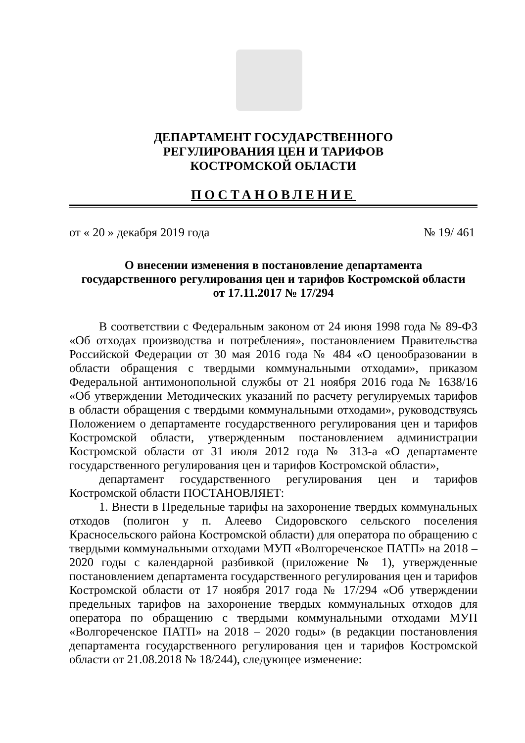ДЕПАРТАМЕНТ ГОСУДАРСТВЕННОГО
РЕГУЛИРОВАНИЯ ЦЕН И ТАРИФОВ
КОСТРОМСКОЙ ОБЛАСТИ
ПОСТАНОВЛЕНИЕ
от « 20 » декабря 2019 года № 19/ 461
О внесении изменения в постановление департамента
государственного регулирования цен и тарифов Костромской области
от 17.11.2017 № 17/294
В соответствии с Федеральным законом от 24 июня 1998 года № 89-ФЗ «Об отходах производства и потребления», постановлением Правительства Российской Федерации от 30 мая 2016 года № 484 «О ценообразовании в области обращения с твердыми коммунальными отходами», приказом Федеральной антимонопольной службы от 21 ноября 2016 года № 1638/16 «Об утверждении Методических указаний по расчету регулируемых тарифов в области обращения с твердыми коммунальными отходами», руководствуясь Положением о департаменте государственного регулирования цен и тарифов Костромской области, утвержденным постановлением администрации Костромской области от 31 июля 2012 года № 313-а «О департаменте государственного регулирования цен и тарифов Костромской области»,
департамент государственного регулирования цен и тарифов Костромской области ПОСТАНОВЛЯЕТ:
1. Внести в Предельные тарифы на захоронение твердых коммунальных отходов (полигон у п. Алеево Сидоровского сельского поселения Красносельского района Костромской области) для оператора по обращению с твердыми коммунальными отходами МУП «Волгореченское ПАТП» на 2018 – 2020 годы с календарной разбивкой (приложение № 1), утвержденные постановлением департамента государственного регулирования цен и тарифов Костромской области от 17 ноября 2017 года № 17/294 «Об утверждении предельных тарифов на захоронение твердых коммунальных отходов для оператора по обращению с твердыми коммунальными отходами МУП «Волгореченское ПАТП» на 2018 – 2020 годы» (в редакции постановления департамента государственного регулирования цен и тарифов Костромской области от 21.08.2018 № 18/244), следующее изменение: